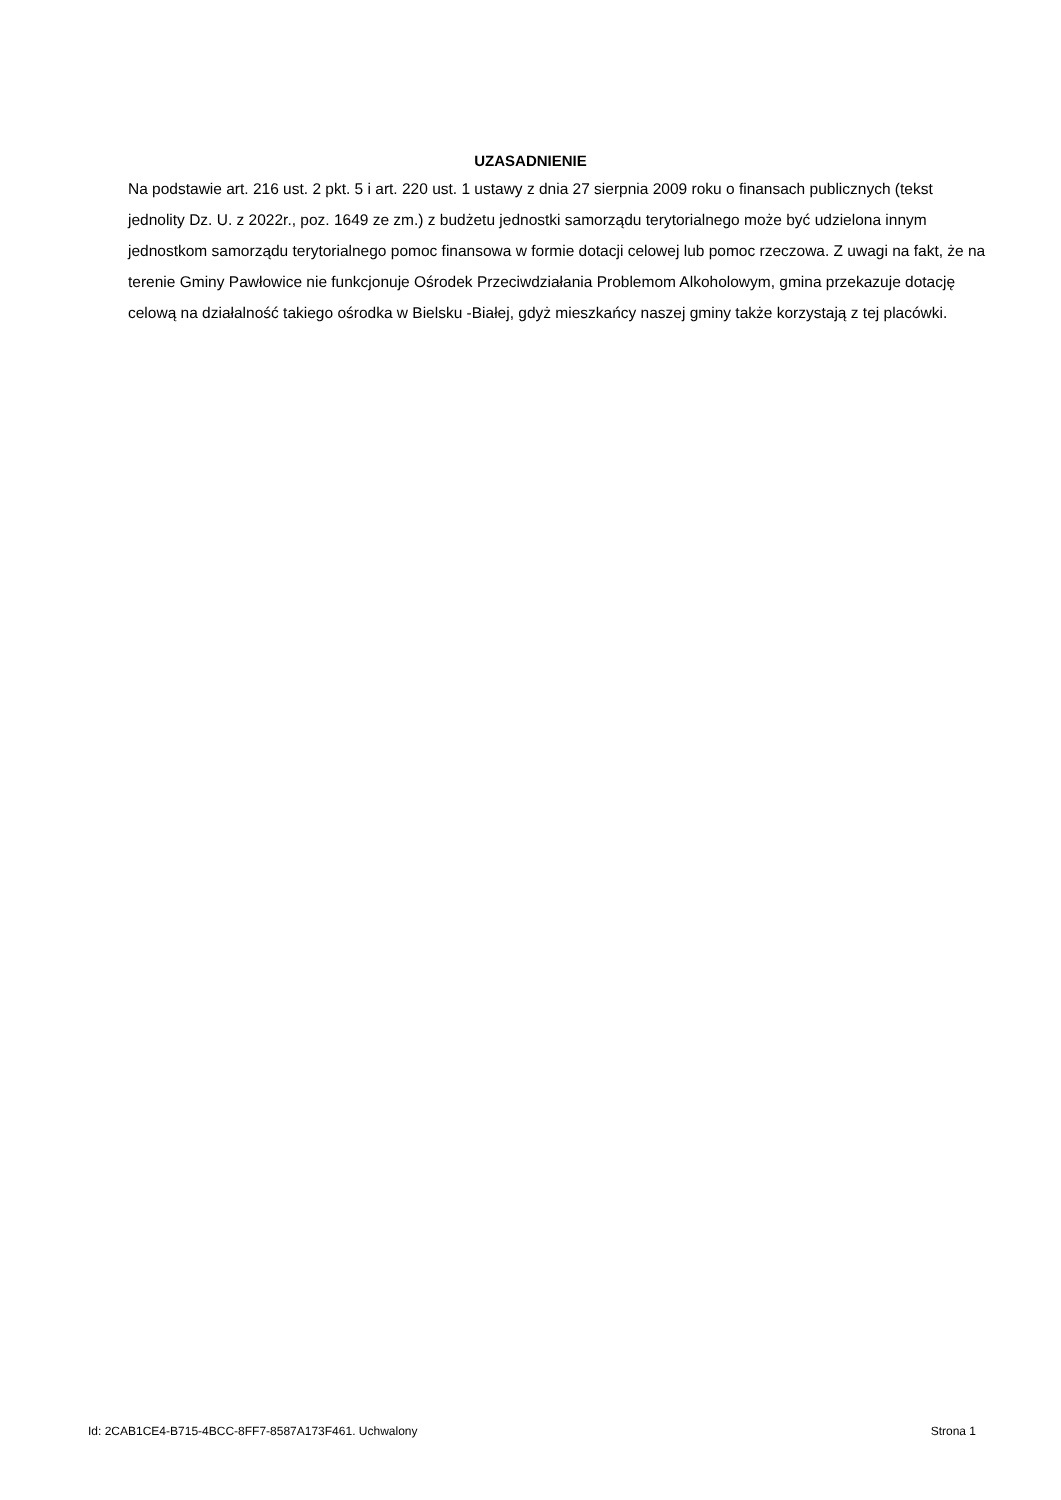UZASADNIENIE
Na podstawie art. 216 ust. 2 pkt. 5 i art. 220 ust. 1 ustawy z dnia 27 sierpnia 2009 roku o finansach publicznych (tekst jednolity Dz. U. z 2022r., poz. 1649 ze zm.) z budżetu jednostki samorządu terytorialnego może być udzielona innym jednostkom samorządu terytorialnego pomoc finansowa w formie dotacji celowej lub pomoc rzeczowa. Z uwagi na fakt, że na terenie Gminy Pawłowice nie funkcjonuje Ośrodek Przeciwdziałania Problemom Alkoholowym, gmina przekazuje dotację celową na działalność takiego ośrodka w Bielsku -Białej, gdyż mieszkańcy naszej gminy także korzystają z tej placówki.
Id: 2CAB1CE4-B715-4BCC-8FF7-8587A173F461. Uchwalony Strona 1